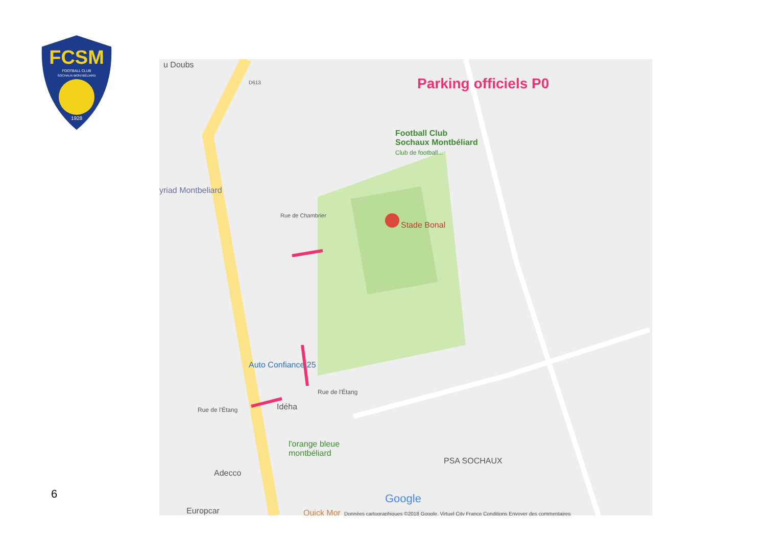FCSM
FOOTBALL CLUB
SOCHAUX-MONTBÉLIARD
1928
u Doubs
Parking officiels P0
Football Club
Sochaux Montbéliard
Club de football...
yriad Montbeliard
Stade Bonal
Rue de Chambrier
D613
Auto Confiance 25
Rue de l'Étang
Rue de l'Étang Idéha
l'orange bleue
montbéliard
PSA SOCHAUX
Adecco
Europcar Quick Mor
Google
Données cartographiques ©2018 Google, Virtuel City France Conditions Envoyer des commentaires
6